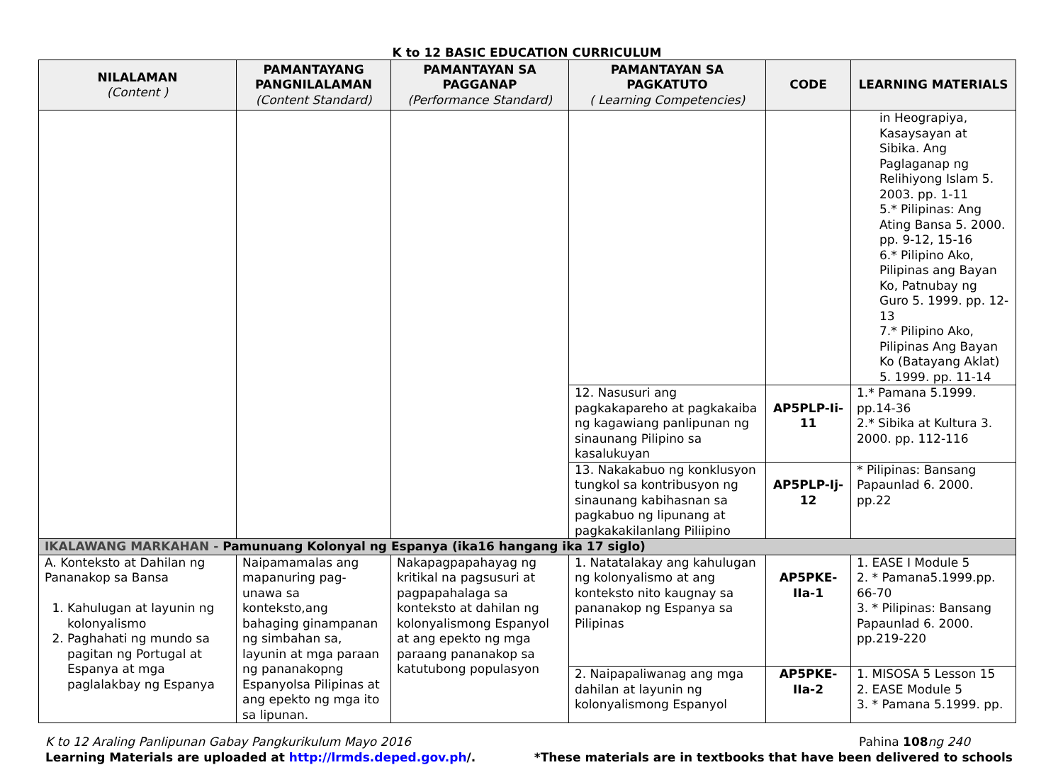K to 12 BASIC EDUCATION CURRICULUM
| NILALAMAN (Content ) | PAMANTAYANG PANGNILALAMAN (Content Standard) | PAMANTAYAN SA PAGGANAP (Performance Standard) | PAMANTAYAN SA PAGKATUTO ( Learning Competencies) | CODE | LEARNING MATERIALS |
| --- | --- | --- | --- | --- | --- |
| | | | | | in Heograpiya, Kasaysayan at Sibika. Ang Paglaganap ng Relihiyong Islam 5. 2003. pp. 1-11 5.* Pilipinas: Ang Ating Bansa 5. 2000. pp. 9-12, 15-16 6.* Pilipino Ako, Pilipinas ang Bayan Ko, Patnubay ng Guro 5. 1999. pp. 12-13 7.* Pilipino Ako, Pilipinas Ang Bayan Ko (Batayang Aklat) 5. 1999. pp. 11-14 |
| | | | 12. Nasusuri ang pagkakapareho at pagkakaiba ng kagawiang panlipunan ng sinaunang Pilipino sa kasalukuyan | AP5PLP-Ii-11 | 1.* Pamana 5.1999. pp.14-36 2.* Sibika at Kultura 3. 2000. pp. 112-116 |
| | | | 13. Nakakabuo ng konklusyon tungkol sa kontribusyon ng sinaunang kabihasnan sa pagkabuo ng lipunang at pagkakakilanlang Piliipino | AP5PLP-Ij-12 | * Pilipinas: Bansang Papaunlad 6. 2000. pp.22 |
| IKALAWANG MARKAHAN - Pamunuang Kolonyal ng Espanya (ika16 hangang ika 17 siglo) | | | | | |
| A. Konteksto at Dahilan ng Pananakop sa Bansa 1. Kahulugan at layunin ng kolonyalismo 2. Paghahati ng mundo sa pagitan ng Portugal at Espanya at mga paglalakbay ng Espanya | Naipamamalas ang mapanuring pag-unawa sa konteksto,ang bahaging ginampanan ng simbahan sa, layunin at mga paraan ng pananakopng Espanyolsa Pilipinas at ang epekto ng mga ito sa lipunan. | Nakapagpapahayag ng kritikal na pagsusuri at pagpapahalaga sa konteksto at dahilan ng kolonyalismong Espanyol at ang epekto ng mga paraang pananakop sa katutubong populasyon | 1. Natatalakay ang kahulugan ng kolonyalismo at ang konteksto nito kaugnay sa pananakop ng Espanya sa Pilipinas | AP5PKE-IIa-1 | 1. EASE I Module 5 2. * Pamana5.1999.pp. 66-70 3. * Pilipinas: Bansang Papaunlad 6. 2000. pp.219-220 |
| | | | 2. Naipapaliwanag ang mga dahilan at layunin ng kolonyalismong Espanyol | AP5PKE-IIa-2 | 1. MISOSA 5 Lesson 15 2. EASE Module 5 3. * Pamana 5.1999. pp. |
K to 12 Araling Panlipunan Gabay Pangkurikulum Mayo 2016 Pahina 108 ng 240
Learning Materials are uploaded at http://lrmds.deped.gov.ph/. *These materials are in textbooks that have been delivered to schools